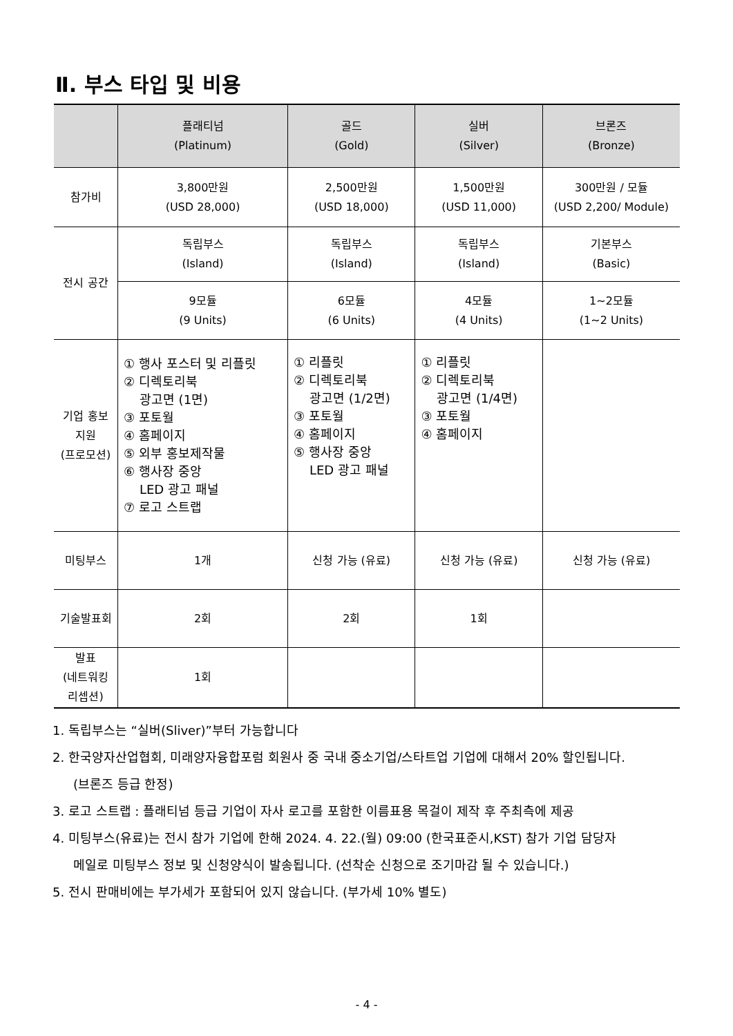Ⅱ. 부스 타입 및 비용
| | 플래티넘 (Platinum) | 골드 (Gold) | 실버 (Silver) | 브론즈 (Bronze) |
| --- | --- | --- | --- | --- |
| 참가비 | 3,800만원 (USD 28,000) | 2,500만원 (USD 18,000) | 1,500만원 (USD 11,000) | 300만원 / 모듈 (USD 2,200/ Module) |
| 전시 공간 | 독립부스 (Island) | 독립부스 (Island) | 독립부스 (Island) | 기본부스 (Basic) |
| | 9모듈 (9 Units) | 6모듈 (6 Units) | 4모듈 (4 Units) | 1~2모듈 (1~2 Units) |
| 기업 홍보 지원 (프로모션) | ① 행사 포스터 및 리플릿 ② 디렉토리북 광고면 (1면) ③ 포토월 ④ 홈페이지 ⑤ 외부 홍보제작물 ⑥ 행사장 중앙 LED 광고 패널 ⑦ 로고 스트랩 | ① 리플릿 ② 디렉토리북 광고면 (1/2면) ③ 포토월 ④ 홈페이지 ⑤ 행사장 중앙 LED 광고 패널 | ① 리플릿 ② 디렉토리북 광고면 (1/4면) ③ 포토월 ④ 홈페이지 | |
| 미팅부스 | 1개 | 신청 가능 (유료) | 신청 가능 (유료) | 신청 가능 (유료) |
| 기술발표회 | 2회 | 2회 | 1회 | |
| 발표 (네트워킹 리셉션) | 1회 | | | |
1. 독립부스는 “실버(Sliver)”부터 가능합니다
2. 한국양자산업협회, 미래양자융합포럼 회원사 중 국내 중소기업/스타트업 기업에 대해서 20% 할인됩니다.
(브론즈 등급 한정)
3. 로고 스트랩 : 플래티넘 등급 기업이 자사 로고를 포함한 이름표용 목걸이 제작 후 주최측에 제공
4. 미팅부스(유료)는 전시 참가 기업에 한해 2024. 4. 22.(월) 09:00 (한국표준시,KST) 참가 기업 담당자
메일로 미팅부스 정보 및 신청양식이 발송됩니다. (선착순 신청으로 조기마감 될 수 있습니다.)
5. 전시 판매비에는 부가세가 포함되어 있지 않습니다. (부가세 10% 별도)
- 4 -